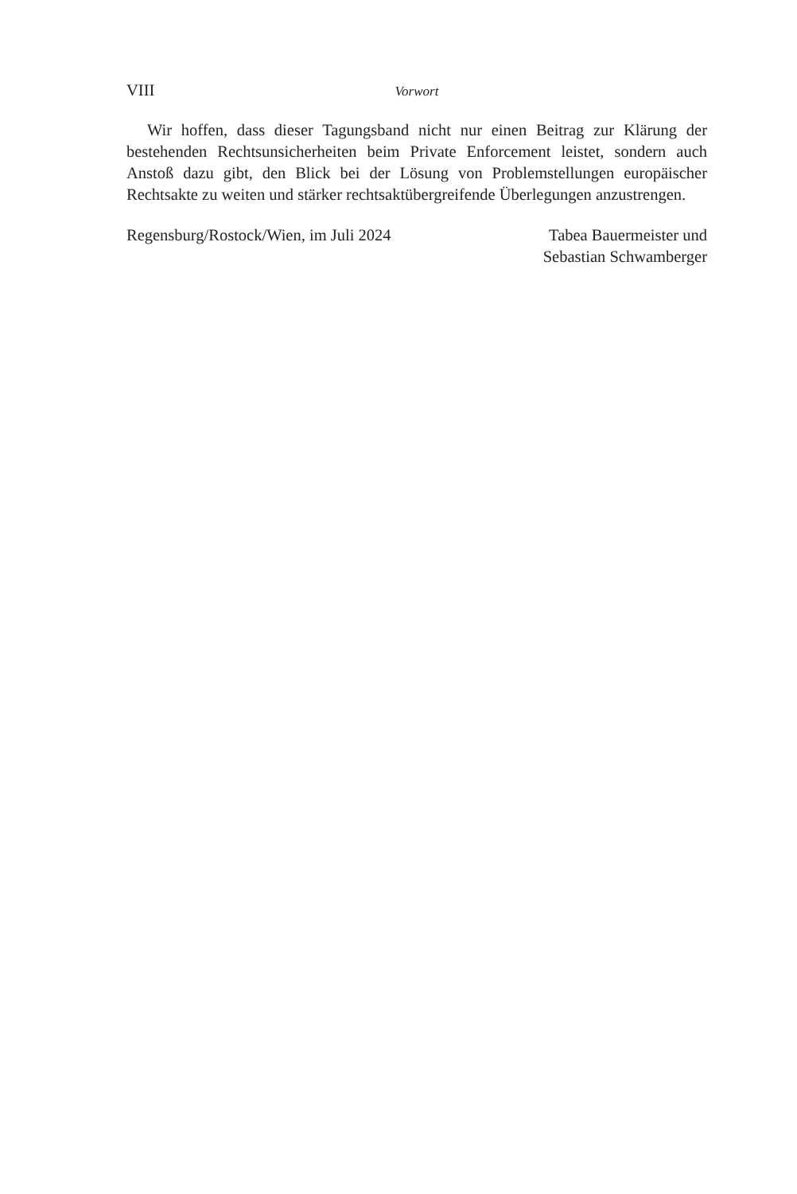VIII Vorwort
Wir hoffen, dass dieser Tagungsband nicht nur einen Beitrag zur Klärung der bestehenden Rechtsunsicherheiten beim Private Enforcement leistet, sondern auch Anstoß dazu gibt, den Blick bei der Lösung von Problemstellungen euro­päischer Rechtsakte zu weiten und stärker rechtsaktübergreifende Überlegungen anzustrengen.
Regensburg/Rostock/Wien, im Juli 2024
Tabea Bauermeister und
Sebastian Schwamberger